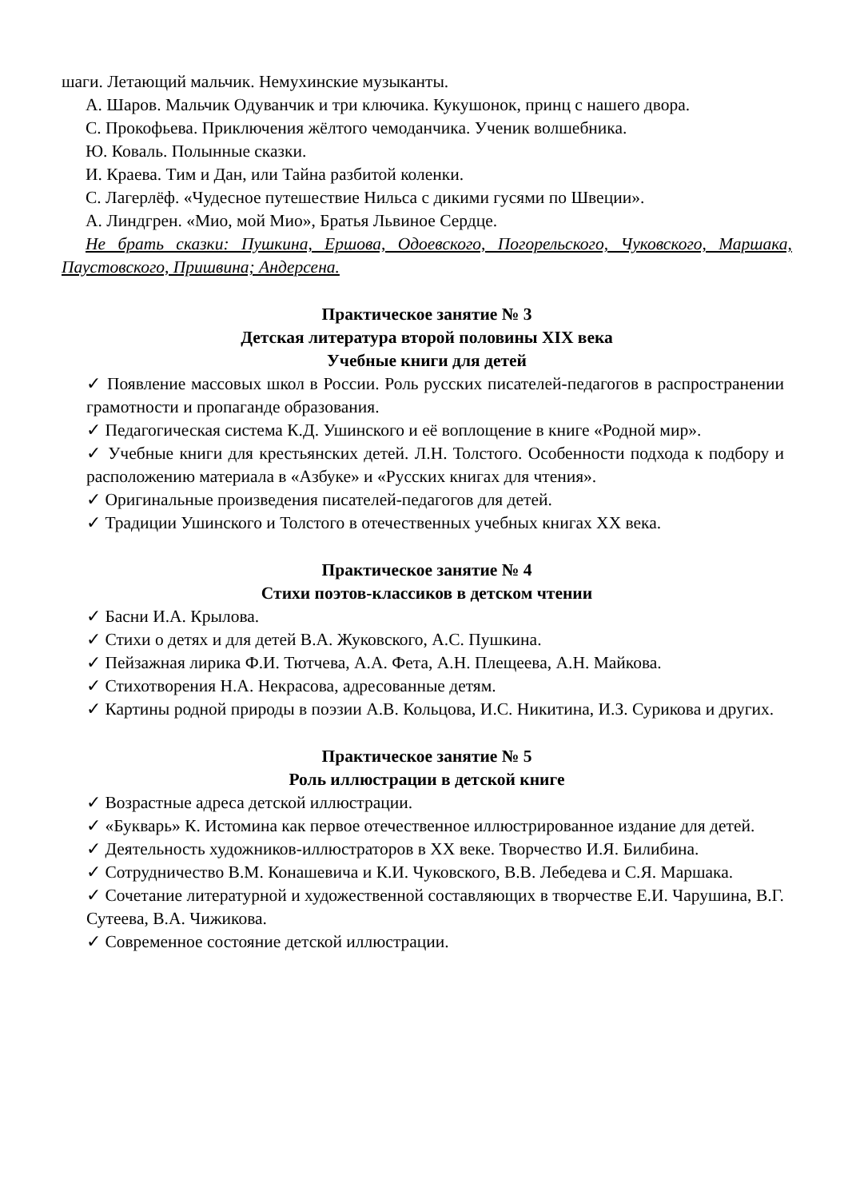шаги. Летающий мальчик. Немухинские музыканты.
А. Шаров. Мальчик Одуванчик и три ключика. Кукушонок, принц с нашего двора.
С. Прокофьева. Приключения жёлтого чемоданчика. Ученик волшебника.
Ю. Коваль. Полынные сказки.
И. Краева. Тим и Дан, или Тайна разбитой коленки.
С. Лагерлёф. «Чудесное путешествие Нильса с дикими гусями по Швеции».
А. Линдгрен. «Мио, мой Мио», Братья Львиное Сердце.
Не брать сказки: Пушкина, Ершова, Одоевского, Погорельского, Чуковского, Маршака, Паустовского, Пришвина; Андерсена.
Практическое занятие № 3
Детская литература второй половины XIX века
Учебные книги для детей
✓ Появление массовых школ в России. Роль русских писателей-педагогов в распространении грамотности и пропаганде образования.
✓ Педагогическая система К.Д. Ушинского и её воплощение в книге «Родной мир».
✓ Учебные книги для крестьянских детей. Л.Н. Толстого. Особенности подхода к подбору и расположению материала в «Азбуке» и «Русских книгах для чтения».
✓ Оригинальные произведения писателей-педагогов для детей.
✓ Традиции Ушинского и Толстого в отечественных учебных книгах XX века.
Практическое занятие № 4
Стихи поэтов-классиков в детском чтении
✓ Басни И.А. Крылова.
✓ Стихи о детях и для детей В.А. Жуковского, А.С. Пушкина.
✓ Пейзажная лирика Ф.И. Тютчева, А.А. Фета, А.Н. Плещеева, А.Н. Майкова.
✓ Стихотворения Н.А. Некрасова, адресованные детям.
✓ Картины родной природы в поэзии А.В. Кольцова, И.С. Никитина, И.З. Сурикова и других.
Практическое занятие № 5
Роль иллюстрации в детской книге
✓ Возрастные адреса детской иллюстрации.
✓ «Букварь» К. Истомина как первое отечественное иллюстрированное издание для детей.
✓ Деятельность художников-иллюстраторов в XX веке. Творчество И.Я. Билибина.
✓ Сотрудничество В.М. Конашевича и К.И. Чуковского, В.В. Лебедева и С.Я. Маршака.
✓ Сочетание литературной и художественной составляющих в творчестве Е.И. Чарушина, В.Г. Сутеева, В.А. Чижикова.
✓ Современное состояние детской иллюстрации.